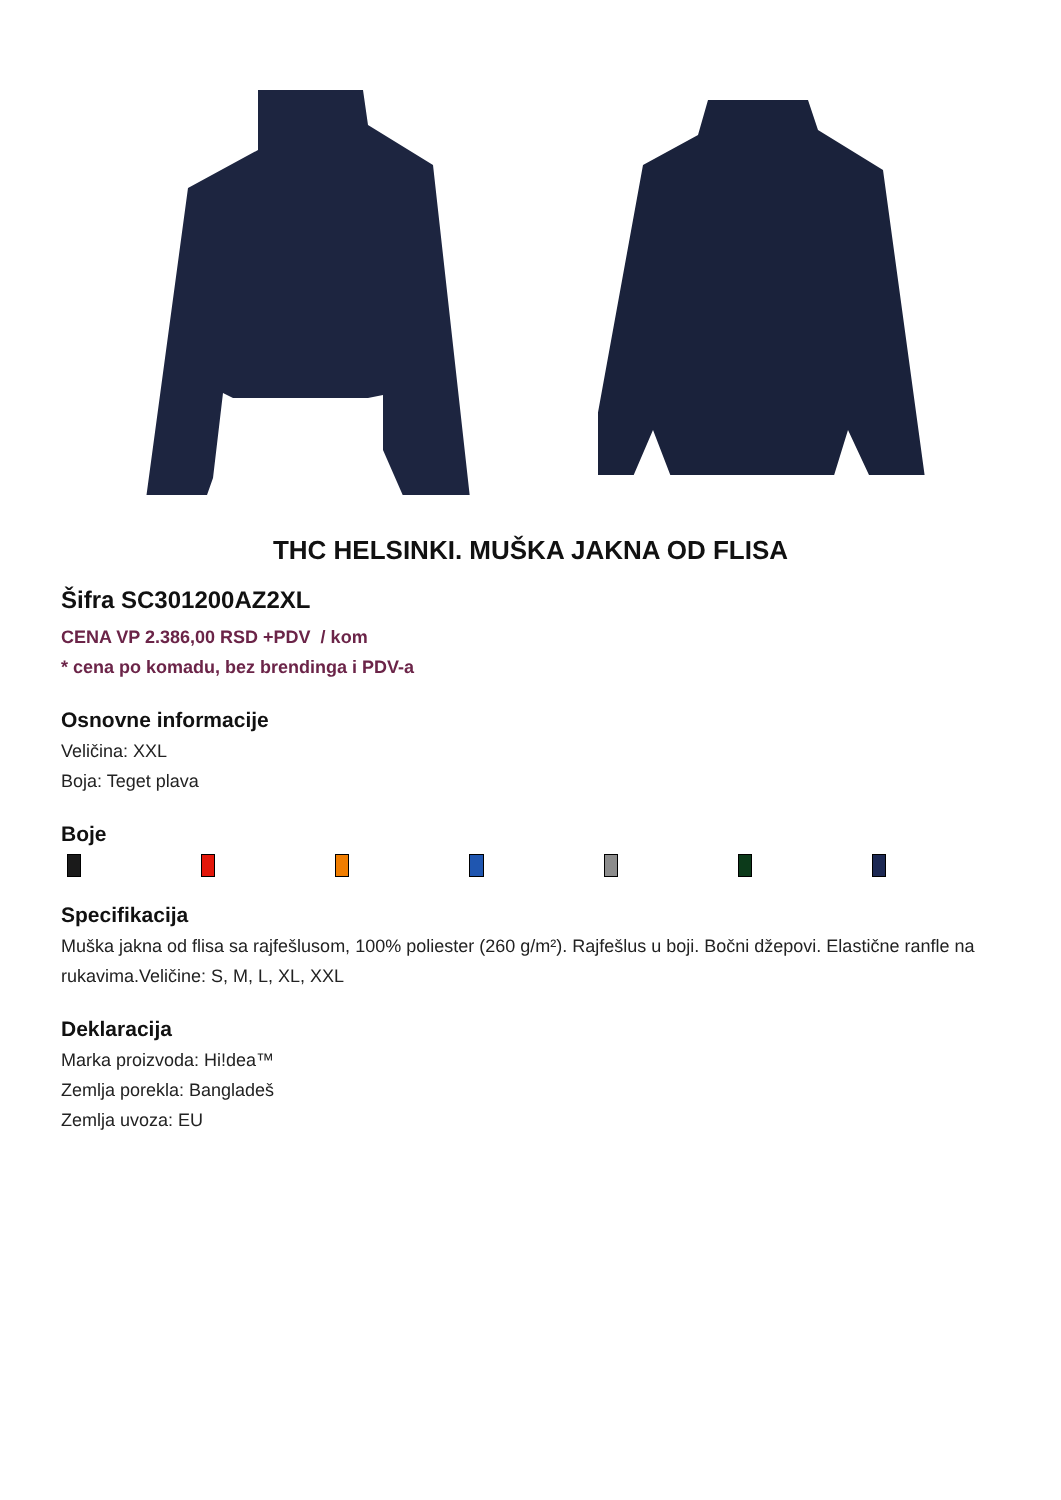THC HELSINKI. MUŠKA JAKNA OD FLISA
Šifra SC301200AZ2XL
CENA VP 2.386,00 RSD +PDV / kom
* cena po komadu, bez brendinga i PDV-a
Osnovne informacije
Veličina: XXL
Boja: Teget plava
Boje
Specifikacija
Muška jakna od flisa sa rajfešlusom, 100% poliester (260 g/m²). Rajfešlus u boji. Bočni džepovi. Elastične ranfle na rukavima.Veličine: S, M, L, XL, XXL
Deklaracija
Marka proizvoda: Hi!dea™
Zemlja porekla: Bangladeš
Zemlja uvoza: EU